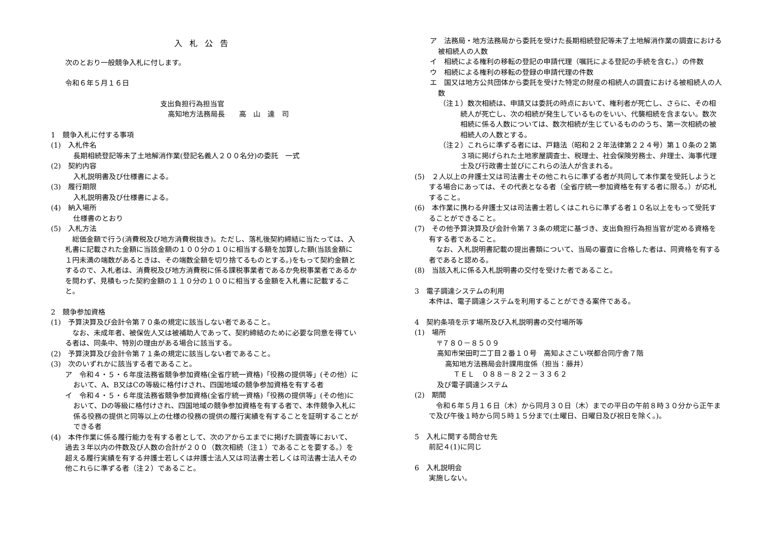入札公告
次のとおり一般競争入札に付します。
令和６年５月１６日
支出負担行為担当官
高知地方法務局長　　高　山　達　司
1　競争入札に付する事項
(1)　入札件名
長期相続登記等未了土地解消作業(登記名義人２００名分)の委託　一式
(2)　契約内容
入札説明書及び仕様書による。
(3)　履行期限
入札説明書及び仕様書による。
(4)　納入場所
仕様書のとおり
(5)　入札方法
　総価金額で行う(消費税及び地方消費税抜き)。ただし、落札後契約締結に当たっては、入札書に記載された金額に当該金額の１００分の１０に相当する額を加算した額(当該金額に１円未満の端数があるときは、その端数全額を切り捨てるものとする。)をもって契約金額とするので、入札者は、消費税及び地方消費税に係る課税事業者であるか免税事業者であるかを問わず、見積もった契約金額の１１０分の１００に相当する金額を入札書に記載すること。
2　競争参加資格
(1)　予算決算及び会計令第７０条の規定に該当しない者であること。
　なお、未成年者、被保佐人又は被補助人であって、契約締結のために必要な同意を得ている者は、同条中、特別の理由がある場合に該当する。
(2)　予算決算及び会計令第７１条の規定に該当しない者であること。
(3)　次のいずれかに該当する者であること。
ア　令和４・５・６年度法務省競争参加資格(全省庁統一資格)「役務の提供等」(その他）において、A、B又はCの等級に格付けされ、四国地域の競争参加資格を有する者
イ　令和４・５・６年度法務省競争参加資格(全省庁統一資格)「役務の提供等」(その他)において、Dの等級に格付けされ、四国地域の競争参加資格を有する者で、本件競争入札に係る役務の提供と同等以上の仕様の役務の提供の履行実績を有することを証明することができる者
(4)　本件作業に係る履行能力を有する者として、次のアからエまでに掲げた調査等において、過去３年以内の件数及び人数の合計が２００（数次相続（注１）であることを要する。）を超える履行実績を有する弁護士若しくは弁護士法人又は司法書士若しくは司法書士法人その他これらに準ずる者（注２）であること。
ア　法務局・地方法務局から委託を受けた長期相続登記等未了土地解消作業の調査における被相続人の人数
イ　相続による権利の移転の登記の申請代理（嘱託による登記の手続を含む。）の件数
ウ　相続による権利の移転の登録の申請代理の件数
エ　国又は地方公共団体から委託を受けた特定の財産の相続人の調査における被相続人の人数
（注１）数次相続は、申請又は委託の時点において、権利者が死亡し、さらに、その相続人が死亡し、次の相続が発生しているものをいい、代襲相続を含まない。数次相続に係る人数については、数次相続が生じているもののうち、第一次相続の被相続人の人数とする。
（注２）これらに準ずる者には、戸籍法（昭和２２年法律第２２４号）第１０条の２第３項に掲げられた土地家屋調査士、税理士、社会保険労務士、弁理士、海事代理士及び行政書士並びにこれらの法人が含まれる。
(5)　２人以上の弁護士又は司法書士その他これらに準ずる者が共同して本作業を受託しようとする場合にあっては、その代表となる者（全省庁統一参加資格を有する者に限る。）が応札すること。
(6)　本作業に携わる弁護士又は司法書士若しくはこれらに準ずる者１０名以上をもって受託することができること。
(7)　その他予算決算及び会計令第７３条の規定に基づき、支出負担行為担当官が定める資格を有する者であること。
　なお、入札説明書記載の提出書類について、当局の審査に合格した者は、同資格を有する者であると認める。
(8)　当該入札に係る入札説明書の交付を受けた者であること。
3　電子調達システムの利用
本件は、電子調達システムを利用することができる案件である。
4　契約条項を示す場所及び入札説明書の交付場所等
(1)　場所
〒７８０－８５０９
高知市栄田町二丁目２番１０号　高知よさこい咲都合同庁舎７階
高知地方法務局会計課用度係（担当：藤井）
ＴＥＬ　０８８－８２２－３３６２
及び電子調達システム
(2)　期間
　令和６年５月１６日（木）から同月３０日（木）までの平日の午前８時３０分から正午まで及び午後１時から同５時１５分まで(土曜日、日曜日及び祝日を除く。)。
5　入札に関する問合せ先
前記４(1)に同じ
6　入札説明会
実施しない。